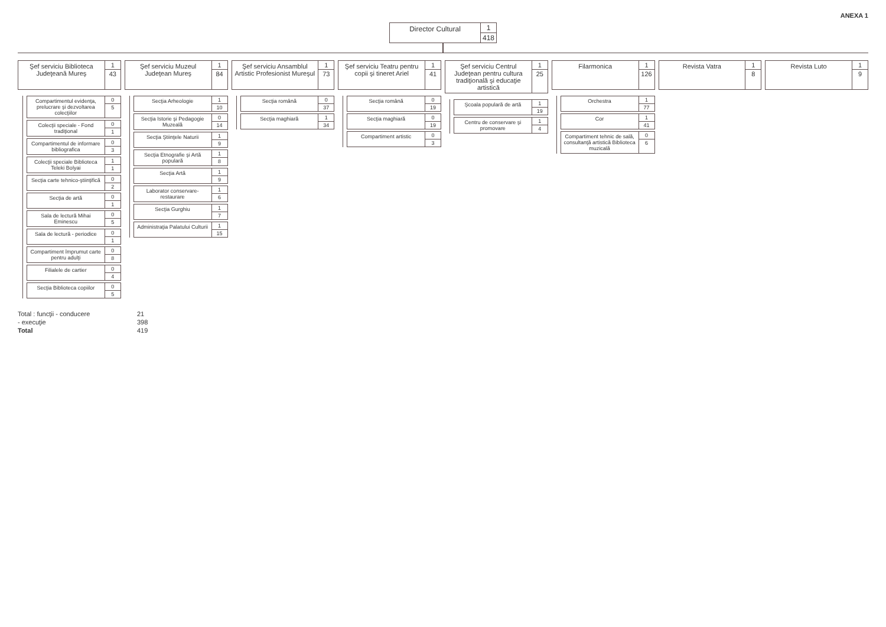ANEXA 1
Director Cultural 1
418
Şef serviciu Biblioteca Judeţeană Mureş
1
43
Compartimentul evidenţa, prelucrare şi dezvoltarea colecţiilor
0
5
Colecţii speciale - Fond tradiţional
0
1
Compartimentul de informare bibliografica
0
3
Colecţii speciale Biblioteca Teleki Bolyai
1
1
Secţia carte tehnico-ştiinţifică
0
2
Secţia de artă 0
1
Sala de lectură Mihai Eminescu 0
5
Sala de lectură - periodice 0
1
Compartiment împrumut carte pentru adulţi
0
8
Filialele de cartier 0
4
Secţia Biblioteca copiilor 0
5
Şef serviciu Muzeul Judeţean Mureş
1
84
Secţia Arheologie 1
10
Secţia Istorie şi Pedagogie Muzeală
0
14
Secţia Ştiinţele Naturii 1
9
Secţia Etnografie şi Artă populară
1
8
Secţia Artă 1
9
Laborator conservare-restaurare
1
6
Secţia Gurghiu 1
7
Administraţia Palatului Culturii
1
15
Şef serviciu Ansamblul Artistic Profesionist Mureşul
1
73
Secţia română 0
37
Secţia maghiară 1
34
Şef serviciu Teatru pentru copii şi tineret Ariel
1
41
Secţia română 0
19
Secţia maghiară 0
19
Compartiment artistic 0
3
Şef serviciu Centrul Judeţean pentru cultura tradiţională şi educaţie artistică
1
25
Şcoala populară de artă 1
19
Centru de conservare şi promovare
1
4
Filarmonica 1
126
Orchestra 1
77
Cor 1
41
Compartiment tehnic de sală, consultanţă artistică Biblioteca muzicală
0
6
Revista Vatra 1
8
Revista Luto 1
9
Total : funcţii - conducere
21
- execuţie
398
Total
419